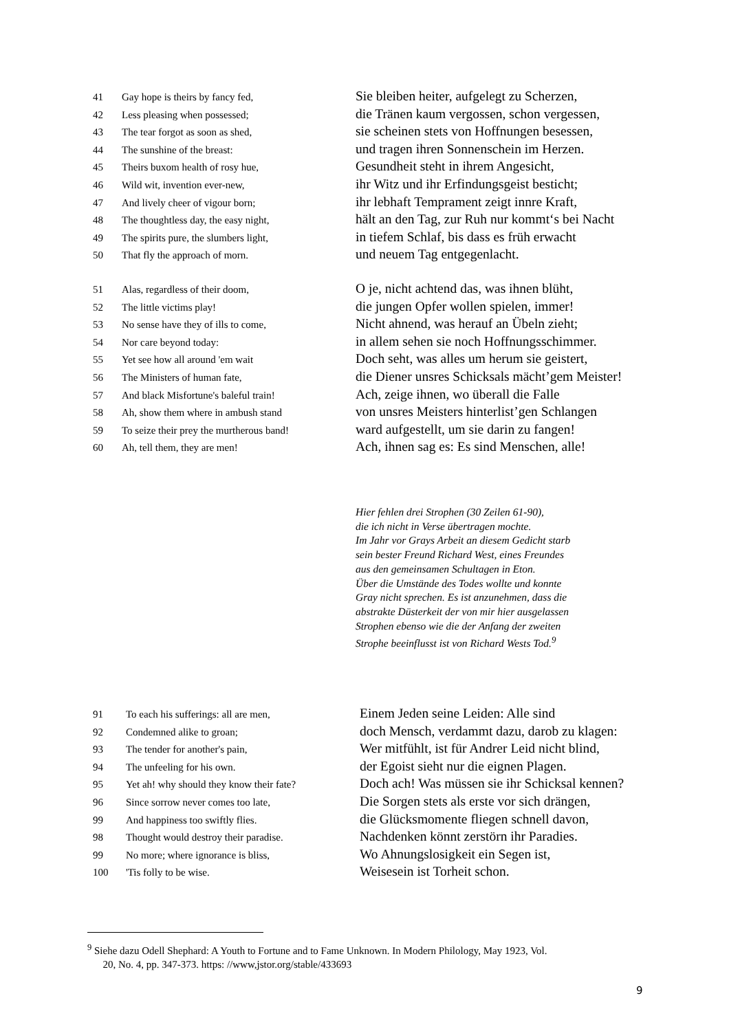41 Gay hope is theirs by fancy fed, Sie bleiben heiter, aufgelegt zu Scherzen,
42 Less pleasing when possessed; die Tränen kaum vergossen, schon vergessen,
43 The tear forgot as soon as shed, sie scheinen stets von Hoffnungen besessen,
44 The sunshine of the breast: und tragen ihren Sonnenschein im Herzen.
45 Theirs buxom health of rosy hue, Gesundheit steht in ihrem Angesicht,
46 Wild wit, invention ever-new, ihr Witz und ihr Erfindungsgeist besticht;
47 And lively cheer of vigour born; ihr lebhaft Temprament zeigt innre Kraft,
48 The thoughtless day, the easy night, hält an den Tag, zur Ruh nur kommt‘s bei Nacht
49 The spirits pure, the slumbers light, in tiefem Schlaf, bis dass es früh erwacht
50 That fly the approach of morn. und neuem Tag entgegenlacht.
51 Alas, regardless of their doom, O je, nicht achtend das, was ihnen blüht,
52 The little victims play! die jungen Opfer wollen spielen, immer!
53 No sense have they of ills to come, Nicht ahnend, was herauf an Übeln zieht;
54 Nor care beyond today: in allem sehen sie noch Hoffnungsschimmer.
55 Yet see how all around 'em wait Doch seht, was alles um herum sie geistert,
56 The Ministers of human fate, die Diener unsres Schicksals mächt’gem Meister!
57 And black Misfortune's baleful train! Ach, zeige ihnen, wo überall die Falle
58 Ah, show them where in ambush stand von unsres Meisters hinterlist’gen Schlangen
59 To seize their prey the murtherous band! ward aufgestellt, um sie darin zu fangen!
60 Ah, tell them, they are men! Ach, ihnen sag es: Es sind Menschen, alle!
Hier fehlen drei Strophen (30 Zeilen 61-90),
die ich nicht in Verse übertragen mochte.
Im Jahr vor Grays Arbeit an diesem Gedicht starb
sein bester Freund Richard West, eines Freundes
aus den gemeinsamen Schultagen in Eton.
Über die Umstände des Todes wollte und konnte
Gray nicht sprechen. Es ist anzunehmen, dass die
abstrakte Düsterkeit der von mir hier ausgelassen
Strophen ebenso wie die der Anfang der zweiten
Strophe beeinflusst ist von Richard Wests Tod.<sup>9</sup>
91 To each his sufferings: all are men, Einem Jeden seine Leiden: Alle sind
92 Condemned alike to groan; doch Mensch, verdammt dazu, darob zu klagen:
93 The tender for another's pain, Wer mitfühlt, ist für Andrer Leid nicht blind,
94 The unfeeling for his own. der Egoist sieht nur die eignen Plagen.
95 Yet ah! why should they know their fate? Doch ach! Was müssen sie ihr Schicksal kennen?
96 Since sorrow never comes too late, Die Sorgen stets als erste vor sich drängen,
99 And happiness too swiftly flies. die Glücksmomente fliegen schnell davon,
98 Thought would destroy their paradise. Nachdenken könnt zerstörn ihr Paradies.
99 No more; where ignorance is bliss, Wo Ahnungslosigkeit ein Segen ist,
100 'Tis folly to be wise. Weisesein ist Torheit schon.
<sup>9</sup> Siehe dazu Odell Shephard: A Youth to Fortune and to Fame Unknown. In Modern Philology, May 1923, Vol.
20, No. 4, pp. 347-373. https: //www,jstor.org/stable/433693
9